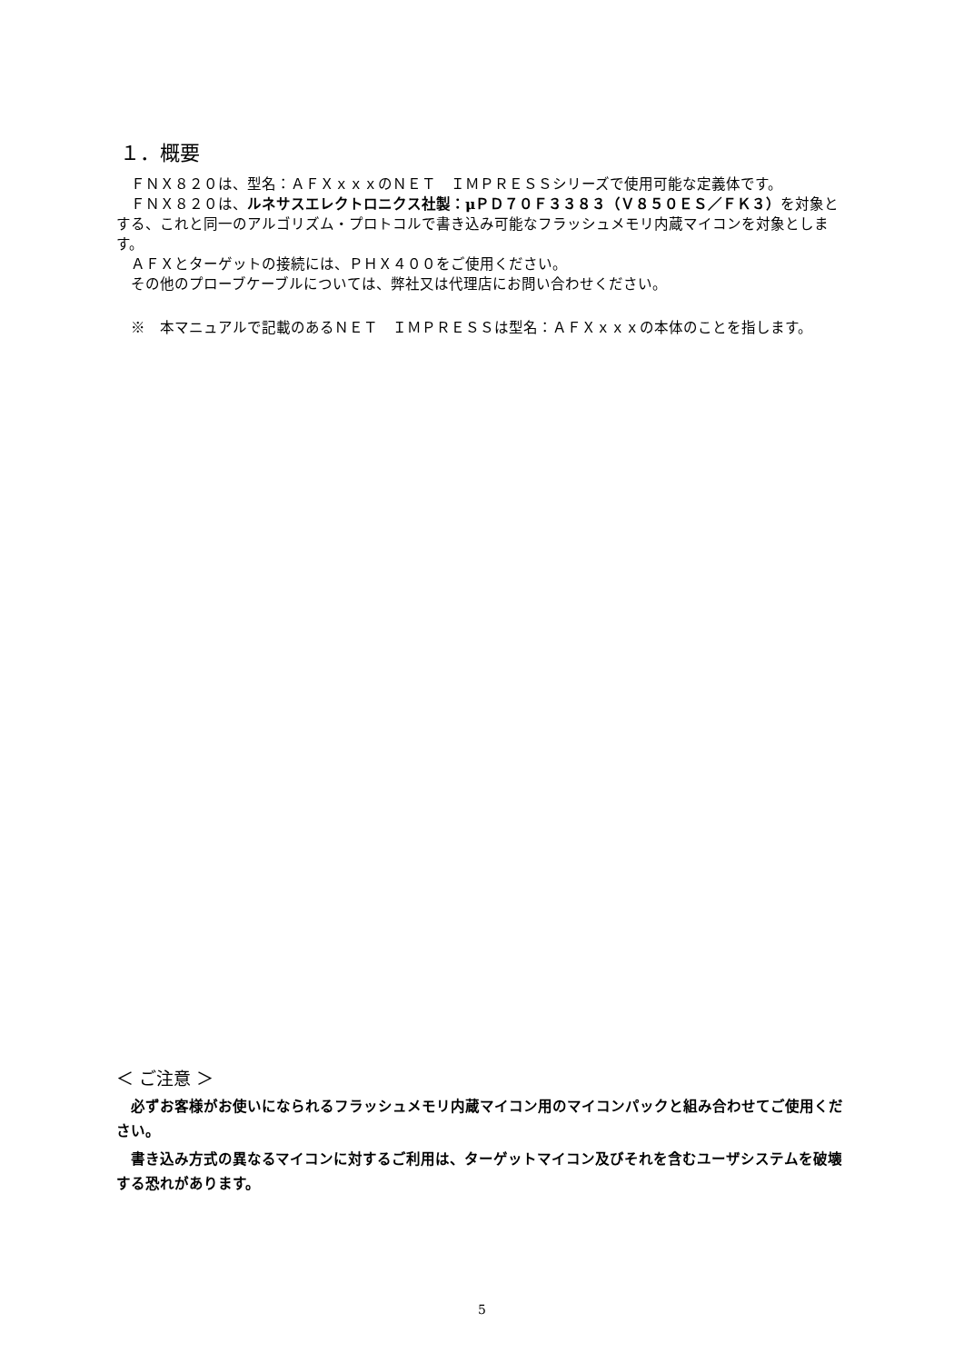１．概要
ＦＮＸ８２０は、型名：ＡＦＸｘｘｘのＮＥＴ　ＩＭＰＲＥＳＳシリーズで使用可能な定義体です。
ＦＮＸ８２０は、ルネサスエレクトロニクス社製：μＰＤ７０Ｆ３３８３（Ｖ８５０ＥＳ／ＦＫ３）を対象とする、これと同一のアルゴリズム・プロトコルで書き込み可能なフラッシュメモリ内蔵マイコンを対象とします。
ＡＦＸとターゲットの接続には、ＰＨＸ４００をご使用ください。
その他のプローブケーブルについては、弊社又は代理店にお問い合わせください。
※　本マニュアルで記載のあるＮＥＴ　ＩＭＰＲＥＳＳは型名：ＡＦＸｘｘｘの本体のことを指します。
＜ ご注意 ＞
必ずお客様がお使いになられるフラッシュメモリ内蔵マイコン用のマイコンパックと組み合わせてご使用ください。
書き込み方式の異なるマイコンに対するご利用は、ターゲットマイコン及びそれを含むユーザシステムを破壊する恐れがあります。
5